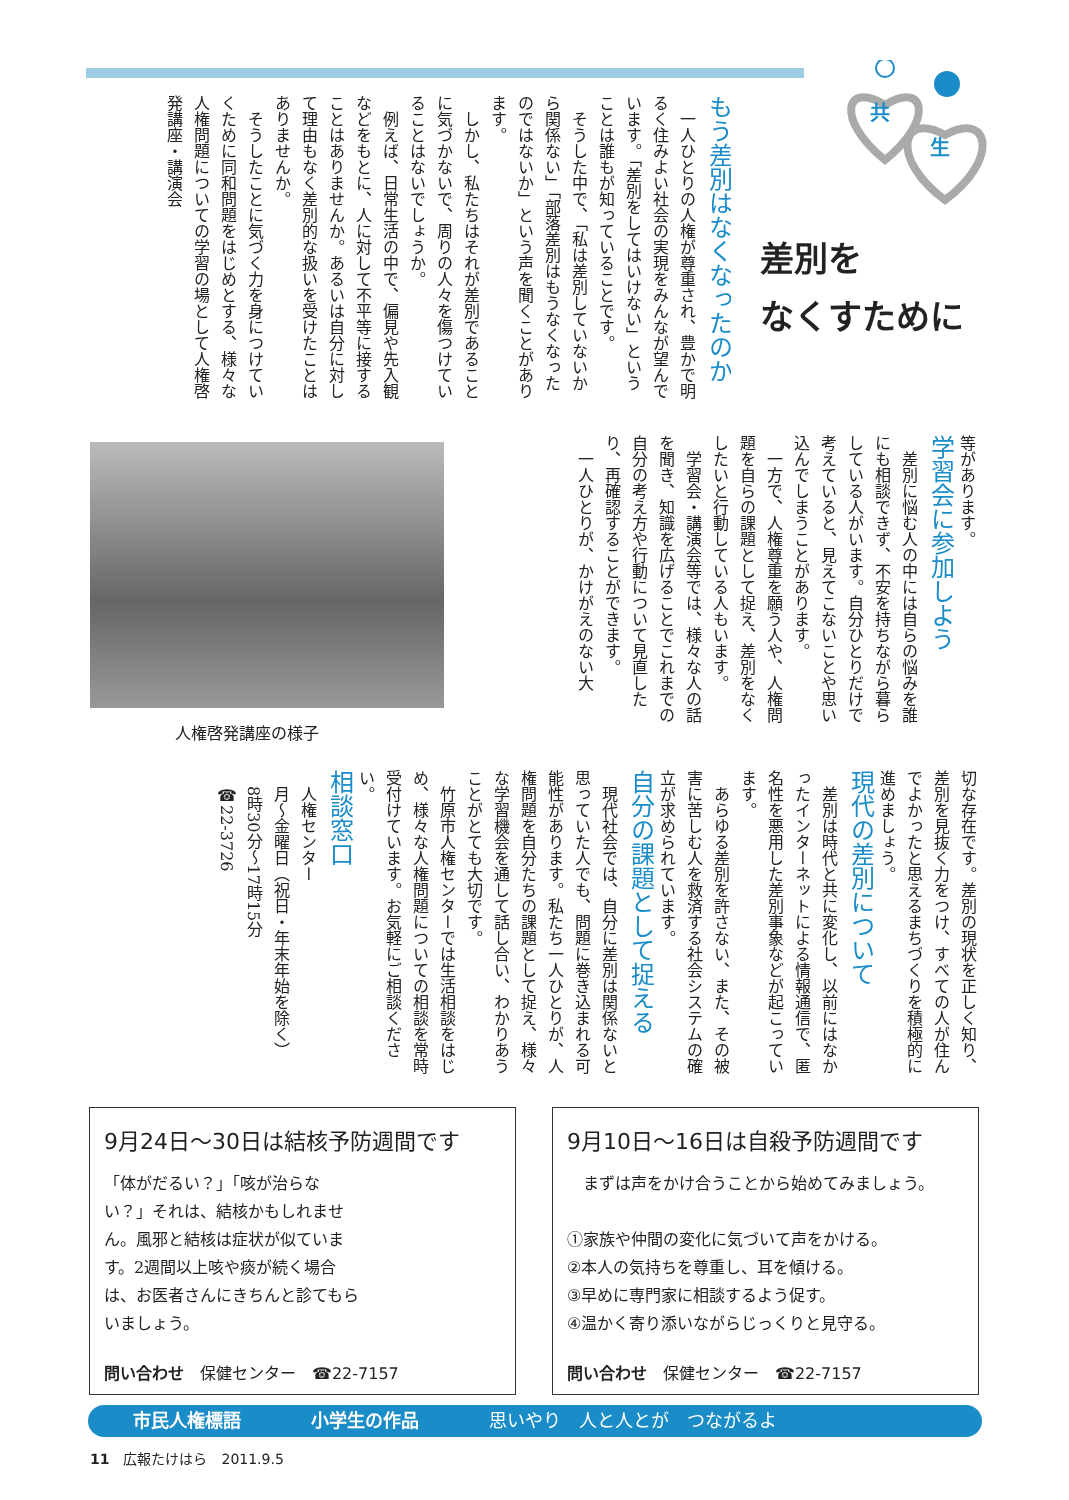共
生
差別を
なくすために
もう差別はなくなったのか
一人ひとりの人権が尊重され、豊かで明るく住みよい社会の実現をみんなが望んでいます。「差別をしてはいけない」ということは誰もが知っていることです。
そうした中で、「私は差別していないから関係ない」「部落差別はもうなくなったのではないか」という声を聞くことがあります。
しかし、私たちはそれが差別であることに気づかないで、周りの人々を傷つけていることはないでしょうか。
例えば、日常生活の中で、偏見や先入観などをもとに、人に対して不平等に接することはありませんか。あるいは自分に対して理由もなく差別的な扱いを受けたことはありませんか。
そうしたことに気づく力を身につけていくために同和問題をはじめとする、様々な人権問題についての学習の場として人権啓発講座・講演会
等があります。
学習会に参加しよう
差別に悩む人の中には自らの悩みを誰にも相談できず、不安を持ちながら暮らしている人がいます。自分ひとりだけで考えていると、見えてこないことや思い込んでしまうことがあります。
一方で、人権尊重を願う人や、人権問題を自らの課題として捉え、差別をなくしたいと行動している人もいます。
学習会・講演会等では、様々な人の話を聞き、知識を広げることでこれまでの自分の考え方や行動について見直したり、再確認することができます。
一人ひとりが、かけがえのない大
人権啓発講座の様子
切な存在です。差別の現状を正しく知り、差別を見抜く力をつけ、すべての人が住んでよかったと思えるまちづくりを積極的に進めましょう。
現代の差別について
差別は時代と共に変化し、以前にはなかったインターネットによる情報通信で、匿名性を悪用した差別事象などが起こっています。
あらゆる差別を許さない、また、その被害に苦しむ人を救済する社会システムの確立が求められています。
自分の課題として捉える
現代社会では、自分に差別は関係ないと思っていた人でも、問題に巻き込まれる可能性があります。私たち一人ひとりが、人権問題を自分たちの課題として捉え、様々な学習機会を通して話し合い、わかりあうことがとても大切です。
竹原市人権センターでは生活相談をはじめ、様々な人権問題についての相談を常時受付けています。お気軽にご相談ください。
相談窓口
人権センター
月～金曜日（祝日・年末年始を除く）
8時30分～17時15分
☎22-3726
9月24日～30日は結核予防週間です
「体がだるい？」「咳が治らない？」それは、結核かもしれません。風邪と結核は症状が似ています。2週間以上咳や痰が続く場合は、お医者さんにきちんと診てもらいましょう。
問い合わせ　保健センター　☎22-7157
9月10日～16日は自殺予防週間です
　まずは声をかけ合うことから始めてみましょう。
①家族や仲間の変化に気づいて声をかける。
②本人の気持ちを尊重し、耳を傾ける。
③早めに専門家に相談するよう促す。
④温かく寄り添いながらじっくりと見守る。
問い合わせ　保健センター　☎22-7157
市民人権標語 小学生の作品 思いやり　人と人とが　つながるよ
11　広報たけはら　2011.9.5